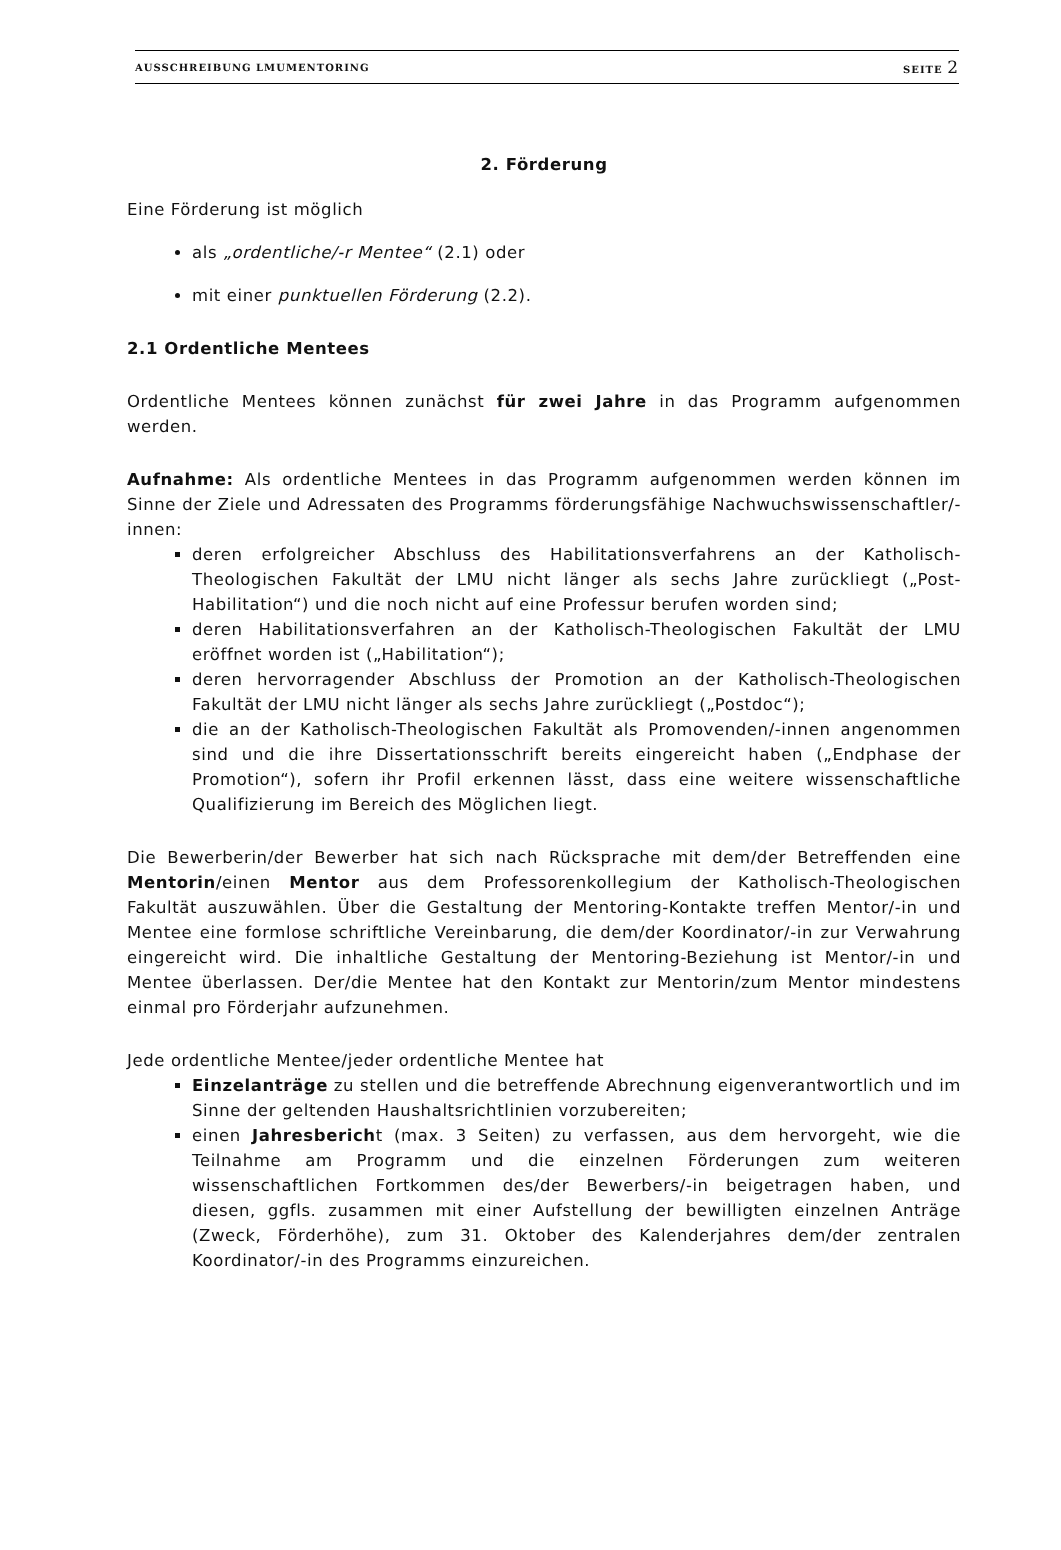AUSSCHREIBUNG LMUMENTORING SEITE 2
2. Förderung
Eine Förderung ist möglich
als „ordentliche/-r Mentee“ (2.1) oder
mit einer punktuellen Förderung (2.2).
2.1 Ordentliche Mentees
Ordentliche Mentees können zunächst für zwei Jahre in das Programm aufgenommen werden.
Aufnahme: Als ordentliche Mentees in das Programm aufgenommen werden können im Sinne der Ziele und Adressaten des Programms förderungsfähige Nachwuchswissenschaftler/-innen:
deren erfolgreicher Abschluss des Habilitationsverfahrens an der Katholisch-Theologischen Fakultät der LMU nicht länger als sechs Jahre zurückliegt („Post-Habilitation“) und die noch nicht auf eine Professur berufen worden sind;
deren Habilitationsverfahren an der Katholisch-Theologischen Fakultät der LMU eröffnet worden ist („Habilitation“);
deren hervorragender Abschluss der Promotion an der Katholisch-Theologischen Fakultät der LMU nicht länger als sechs Jahre zurückliegt („Postdoc“);
die an der Katholisch-Theologischen Fakultät als Promovenden/-innen angenommen sind und die ihre Dissertationsschrift bereits eingereicht haben („Endphase der Promotion“), sofern ihr Profil erkennen lässt, dass eine weitere wissenschaftliche Qualifizierung im Bereich des Möglichen liegt.
Die Bewerberin/der Bewerber hat sich nach Rücksprache mit dem/der Betreffenden eine Mentorin/einen Mentor aus dem Professorenkollegium der Katholisch-Theologischen Fakultät auszuwählen. Über die Gestaltung der Mentoring-Kontakte treffen Mentor/-in und Mentee eine formlose schriftliche Vereinbarung, die dem/der Koordinator/-in zur Verwahrung eingereicht wird. Die inhaltliche Gestaltung der Mentoring-Beziehung ist Mentor/-in und Mentee überlassen. Der/die Mentee hat den Kontakt zur Mentorin/zum Mentor mindestens einmal pro Förderjahr aufzunehmen.
Jede ordentliche Mentee/jeder ordentliche Mentee hat
Einzelanträge zu stellen und die betreffende Abrechnung eigenverantwortlich und im Sinne der geltenden Haushaltsrichtlinien vorzubereiten;
einen Jahresbericht (max. 3 Seiten) zu verfassen, aus dem hervorgeht, wie die Teilnahme am Programm und die einzelnen Förderungen zum weiteren wissenschaftlichen Fortkommen des/der Bewerbers/-in beigetragen haben, und diesen, ggfls. zusammen mit einer Aufstellung der bewilligten einzelnen Anträge (Zweck, Förderhöhe), zum 31. Oktober des Kalenderjahres dem/der zentralen Koordinator/-in des Programms einzureichen.